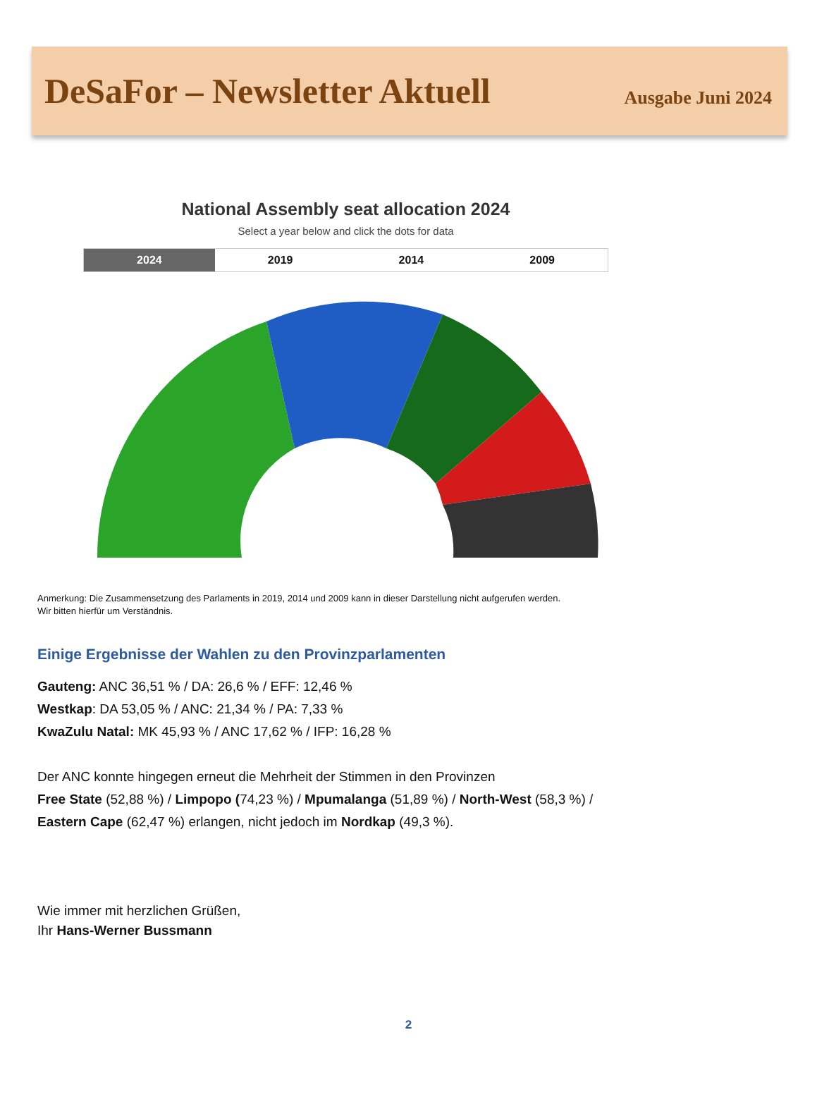DeSaFor – Newsletter Aktuell
Ausgabe Juni 2024
National Assembly seat allocation 2024
Select a year below and click the dots for data
2024 2019 2014 2009
Anmerkung: Die Zusammensetzung des Parlaments in 2019, 2014 und 2009 kann in dieser Darstellung nicht aufgerufen werden.
Wir bitten hierfür um Verständnis.
Einige Ergebnisse der Wahlen zu den Provinzparlamenten
Gauteng: ANC 36,51 % / DA: 26,6 % / EFF: 12,46 %
Westkap: DA 53,05 % / ANC: 21,34 % / PA: 7,33 %
KwaZulu Natal: MK 45,93 % / ANC 17,62 % / IFP: 16,28 %
Der ANC konnte hingegen erneut die Mehrheit der Stimmen in den Provinzen
Free State (52,88 %) / Limpopo (74,23 %) / Mpumalanga (51,89 %) / North-West (58,3 %) /
Eastern Cape (62,47 %) erlangen, nicht jedoch im Nordkap (49,3 %).
Wie immer mit herzlichen Grüßen,
Ihr Hans-Werner Bussmann
2